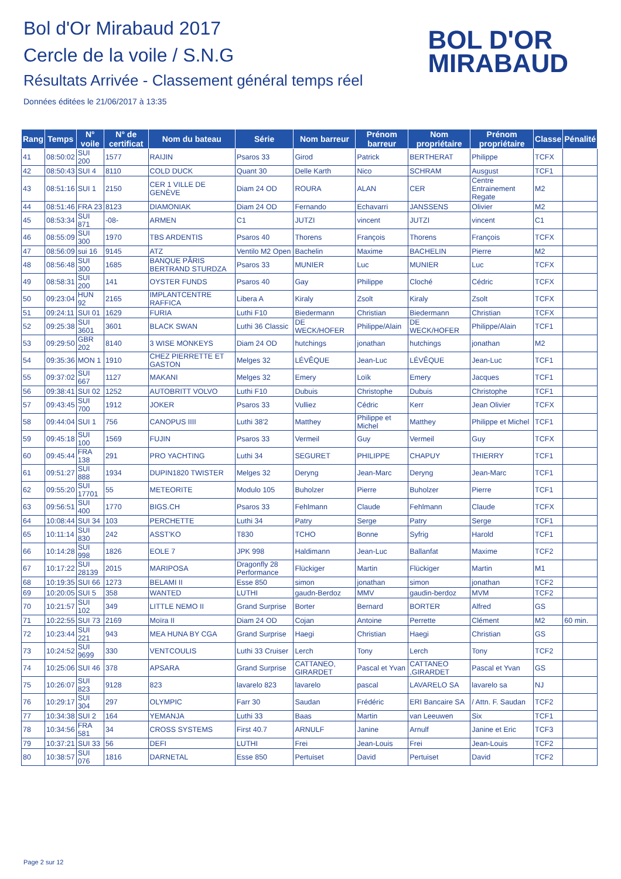Bol d'Or Mirabaud 2017
Cercle de la voile / S.N.G
Résultats Arrivée - Classement général temps réel
Données éditées le 21/06/2017 à 13:35
BOL D'OR
MIRABAUD
| Rang | Temps | N° voile | N° de certificat | Nom du bateau | Série | Nom barreur | Prénom barreur | Nom propriétaire | Prénom propriétaire | Classe | Pénalité |
| --- | --- | --- | --- | --- | --- | --- | --- | --- | --- | --- | --- |
| 41 | 08:50:02 | SUI 200 | 1577 | RAIJIN | Psaros 33 | Girod | Patrick | BERTHERAT | Philippe | TCFX | |
| 42 | 08:50:43 | SUI 4 | 8110 | COLD DUCK | Quant 30 | Delle Karth | Nico | SCHRAM | Ausgust | TCF1 | |
| 43 | 08:51:16 | SUI 1 | 2150 | CER 1 VILLE DE GENÈVE | Diam 24 OD | ROURA | ALAN | CER | Centre Entrainement Regate | M2 | |
| 44 | 08:51:46 | FRA 23 | 8123 | DIAMONIAK | Diam 24 OD | Fernando | Echavarri | JANSSENS | Olivier | M2 | |
| 45 | 08:53:34 | SUI 871 | -08- | ARMEN | C1 | JUTZI | vincent | JUTZI | vincent | C1 | |
| 46 | 08:55:09 | SUI 300 | 1970 | TBS ARDENTIS | Psaros 40 | Thorens | François | Thorens | François | TCFX | |
| 47 | 08:56:09 | sui 16 | 9145 | ATZ | Ventilo M2 Open | Bachelin | Maxime | BACHELIN | Pierre | M2 | |
| 48 | 08:56:48 | SUI 300 | 1685 | BANQUE PÂRIS BERTRAND STURDZA | Psaros 33 | MUNIER | Luc | MUNIER | Luc | TCFX | |
| 49 | 08:58:31 | SUI 200 | 141 | OYSTER FUNDS | Psaros 40 | Gay | Philippe | Cloché | Cédric | TCFX | |
| 50 | 09:23:04 | HUN 92 | 2165 | IMPLANTCENTRE RAFFICA | Libera A | Kiraly | Zsolt | Kiraly | Zsolt | TCFX | |
| 51 | 09:24:11 | SUI 01 | 1629 | FURIA | Luthi F10 | Biedermann | Christian | Biedermann | Christian | TCFX | |
| 52 | 09:25:38 | SUI 3601 | 3601 | BLACK SWAN | Luthi 36 Classic | DE WECK/HOFER | Philippe/Alain | DE WECK/HOFER | Philippe/Alain | TCF1 | |
| 53 | 09:29:50 | GBR 202 | 8140 | 3 WISE MONKEYS | Diam 24 OD | hutchings | jonathan | hutchings | jonathan | M2 | |
| 54 | 09:35:36 | MON 1 | 1910 | CHEZ PIERRETTE ET GASTON | Melges 32 | LÉVÊQUE | Jean-Luc | LÉVÊQUE | Jean-Luc | TCF1 | |
| 55 | 09:37:02 | SUI 667 | 1127 | MAKANI | Melges 32 | Emery | Loïk | Emery | Jacques | TCF1 | |
| 56 | 09:38:41 | SUI 02 | 1252 | AUTOBRITT VOLVO | Luthi F10 | Dubuis | Christophe | Dubuis | Christophe | TCF1 | |
| 57 | 09:43:45 | SUI 700 | 1912 | JOKER | Psaros 33 | Vulliez | Cédric | Kerr | Jean Olivier | TCFX | |
| 58 | 09:44:04 | SUI 1 | 756 | CANOPUS IIII | Luthi 38'2 | Matthey | Philippe et Michel | Matthey | Philippe et Michel | TCF1 | |
| 59 | 09:45:18 | SUI 100 | 1569 | FUJIN | Psaros 33 | Vermeil | Guy | Vermeil | Guy | TCFX | |
| 60 | 09:45:44 | FRA 138 | 291 | PRO YACHTING | Luthi 34 | SEGURET | PHILIPPE | CHAPUY | THIERRY | TCF1 | |
| 61 | 09:51:27 | SUI 888 | 1934 | DUPIN1820 TWISTER | Melges 32 | Deryng | Jean-Marc | Deryng | Jean-Marc | TCF1 | |
| 62 | 09:55:20 | SUI 17701 | 55 | METEORITE | Modulo 105 | Buholzer | Pierre | Buholzer | Pierre | TCF1 | |
| 63 | 09:56:51 | SUI 400 | 1770 | BIGS.CH | Psaros 33 | Fehlmann | Claude | Fehlmann | Claude | TCFX | |
| 64 | 10:08:44 | SUI 34 | 103 | PERCHETTE | Luthi 34 | Patry | Serge | Patry | Serge | TCF1 | |
| 65 | 10:11:14 | SUI 830 | 242 | ASST'KO | T830 | TCHO | Bonne | Syfrig | Harold | TCF1 | |
| 66 | 10:14:28 | SUI 998 | 1826 | EOLE 7 | JPK 998 | Haldimann | Jean-Luc | Ballanfat | Maxime | TCF2 | |
| 67 | 10:17:22 | SUI 28139 | 2015 | MARIPOSA | Dragonfly 28 Performance | Flückiger | Martin | Flückiger | Martin | M1 | |
| 68 | 10:19:35 | SUI 66 | 1273 | BELAMI II | Esse 850 | simon | jonathan | simon | jonathan | TCF2 | |
| 69 | 10:20:05 | SUI 5 | 358 | WANTED | LUTHI | gaudn-Berdoz | MMV | gaudin-berdoz | MVM | TCF2 | |
| 70 | 10:21:57 | SUI 102 | 349 | LITTLE NEMO II | Grand Surprise | Borter | Bernard | BORTER | Alfred | GS | |
| 71 | 10:22:55 | SUI 73 | 2169 | Moïra II | Diam 24 OD | Cojan | Antoine | Perrette | Clément | M2 | 60 min. |
| 72 | 10:23:44 | SUI 221 | 943 | MEA HUNA BY CGA | Grand Surprise | Haegi | Christian | Haegi | Christian | GS | |
| 73 | 10:24:52 | SUI 9699 | 330 | VENTCOULIS | Luthi 33 Cruiser | Lerch | Tony | Lerch | Tony | TCF2 | |
| 74 | 10:25:06 | SUI 46 | 378 | APSARA | Grand Surprise | CATTANEO, GIRARDET | Pascal et Yvan | CATTANEO ,GIRARDET | Pascal et Yvan | GS | |
| 75 | 10:26:07 | SUI 823 | 9128 | 823 | lavarelo 823 | lavarelo | pascal | LAVARELO SA | lavarelo sa | NJ | |
| 76 | 10:29:17 | SUI 304 | 297 | OLYMPIC | Farr 30 | Saudan | Frédéric | ERI Bancaire SA | / Attn. F. Saudan | TCF2 | |
| 77 | 10:34:38 | SUI 2 | 164 | YEMANJA | Luthi 33 | Baas | Martin | van Leeuwen | Six | TCF1 | |
| 78 | 10:34:56 | FRA 581 | 34 | CROSS SYSTEMS | First 40.7 | ARNULF | Janine | Arnulf | Janine et Eric | TCF3 | |
| 79 | 10:37:21 | SUI 33 | 56 | DEFI | LUTHI | Frei | Jean-Louis | Frei | Jean-Louis | TCF2 | |
| 80 | 10:38:57 | SUI 076 | 1816 | DARNETAL | Esse 850 | Pertuiset | David | Pertuiset | David | TCF2 | |
Page 2 sur 12